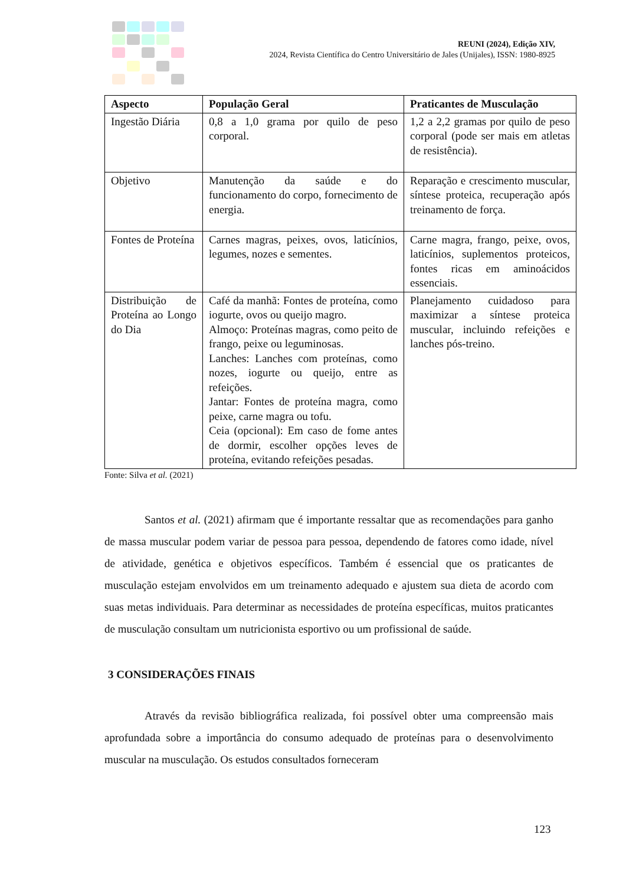REUNI (2024), Edição XIV,
2024, Revista Científica do Centro Universitário de Jales (Unijales), ISSN: 1980-8925
| Aspecto | População Geral | Praticantes de Musculação |
| --- | --- | --- |
| Ingestão Diária | 0,8 a 1,0 grama por quilo de peso corporal. | 1,2 a 2,2 gramas por quilo de peso corporal (pode ser mais em atletas de resistência). |
| Objetivo | Manutenção da saúde e do funcionamento do corpo, fornecimento de energia. | Reparação e crescimento muscular, síntese proteica, recuperação após treinamento de força. |
| Fontes de Proteína | Carnes magras, peixes, ovos, laticínios, legumes, nozes e sementes. | Carne magra, frango, peixe, ovos, laticínios, suplementos proteicos, fontes ricas em aminoácidos essenciais. |
| Distribuição de Proteína ao Longo do Dia | Café da manhã: Fontes de proteína, como iogurte, ovos ou queijo magro. Almoço: Proteínas magras, como peito de frango, peixe ou leguminosas. Lanches: Lanches com proteínas, como nozes, iogurte ou queijo, entre as refeições. Jantar: Fontes de proteína magra, como peixe, carne magra ou tofu. Ceia (opcional): Em caso de fome antes de dormir, escolher opções leves de proteína, evitando refeições pesadas. | Planejamento cuidadoso para maximizar a síntese proteica muscular, incluindo refeições e lanches pós-treino. |
Fonte: Silva et al. (2021)
Santos et al. (2021) afirmam que é importante ressaltar que as recomendações para ganho de massa muscular podem variar de pessoa para pessoa, dependendo de fatores como idade, nível de atividade, genética e objetivos específicos. Também é essencial que os praticantes de musculação estejam envolvidos em um treinamento adequado e ajustem sua dieta de acordo com suas metas individuais. Para determinar as necessidades de proteína específicas, muitos praticantes de musculação consultam um nutricionista esportivo ou um profissional de saúde.
3 CONSIDERAÇÕES FINAIS
Através da revisão bibliográfica realizada, foi possível obter uma compreensão mais aprofundada sobre a importância do consumo adequado de proteínas para o desenvolvimento muscular na musculação. Os estudos consultados forneceram
123